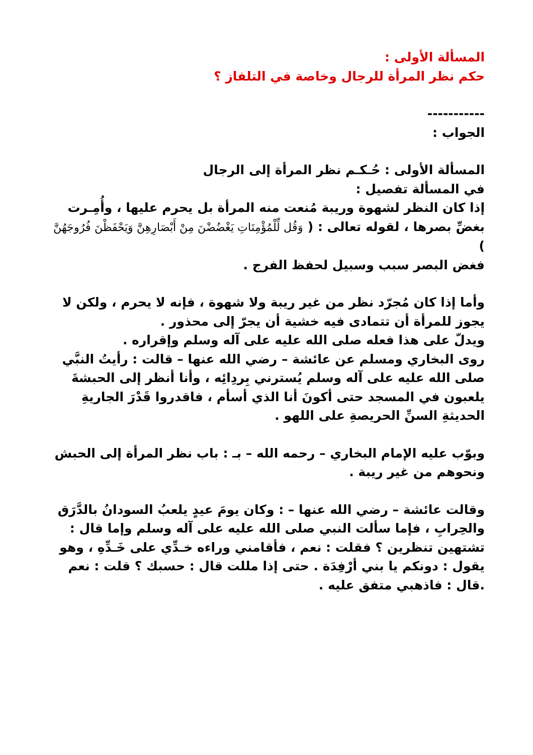المسألة الأولى :
حكم نظر المرأة للرجال وخاصة في التلفاز ؟
-----------
الجواب :
المسألة الأولى : حُـكـم نظر المرأة إلى الرجال
في المسألة تفصيل :
إذا كان النظر لشهوة وريبة مُنعت منه المرأة بل يحرم عليها ، وأُمِـرت بغضِّ بصرها ، لقوله تعالى : ( وَقُل لِّلْمُؤْمِنَاتِ يَغْضُضْنَ مِنْ أَبْصَارِهِنَّ وَيَحْفَظْنَ فُرُوجَهُنَّ )
فغض البصر سبب وسبيل لحفظ الفرج .
وأما إذا كان مُجرّد نظر من غير ريبة ولا شهوة ، فإنه لا يحرم ، ولكن لا يجوز للمرأة أن تتمادى فيه خشية أن يجرّ إلى محذور .
ويدلّ على هذا فعله صلى الله عليه على آله وسلم وإقراره .
روى البخاري ومسلم عن عائشة – رضي الله عنها – قالت : رأيتُ النبَّي صلى الله عليه على آله وسلم يُسترني بِردِائِه ، وأنا أنظر إلى الحبشةَ يلعبون في المسجد حتى أكونَ أنا الذي أسأم ، فاقدروا قَدْرَ الجاريةِ الحديثةِ السنِّ الحريصةِ على اللهو .
وبوّب عليه الإمام البخاري – رحمه الله – بـ : باب نظر المرأة إلى الحبش ونحوهم من غير ريبة .
وقالت عائشة – رضي الله عنها – : وكان يومَ عيدٍ يلعبُ السودانُ بالدَّرَق والحِرابِ ، فإما سألت النبي صلى الله عليه على آله وسلم وإما قال : تشتهين تنظرين ؟ فقلت : نعم ، فأقامني وراءه خـدِّي على خَـدِّهِ ، وهو يقول : دونكم يا بني أرْفِدَة . حتى إذا مللت قال : حسبك ؟ قلت : نعم .قال : فاذهبي متفق عليه .